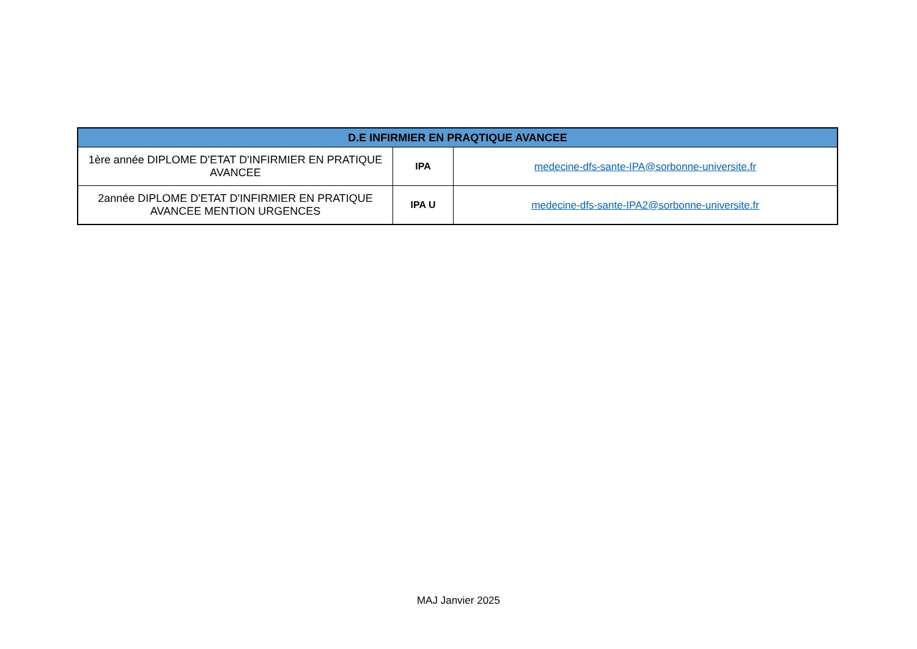| D.E INFIRMIER EN PRAQTIQUE AVANCEE | | |
| --- | --- | --- |
| 1ère année DIPLOME D'ETAT D'INFIRMIER EN PRATIQUE AVANCEE | IPA | medecine-dfs-sante-IPA@sorbonne-universite.fr |
| 2année DIPLOME D'ETAT D'INFIRMIER EN PRATIQUE AVANCEE MENTION URGENCES | IPA U | medecine-dfs-sante-IPA2@sorbonne-universite.fr |
MAJ Janvier 2025